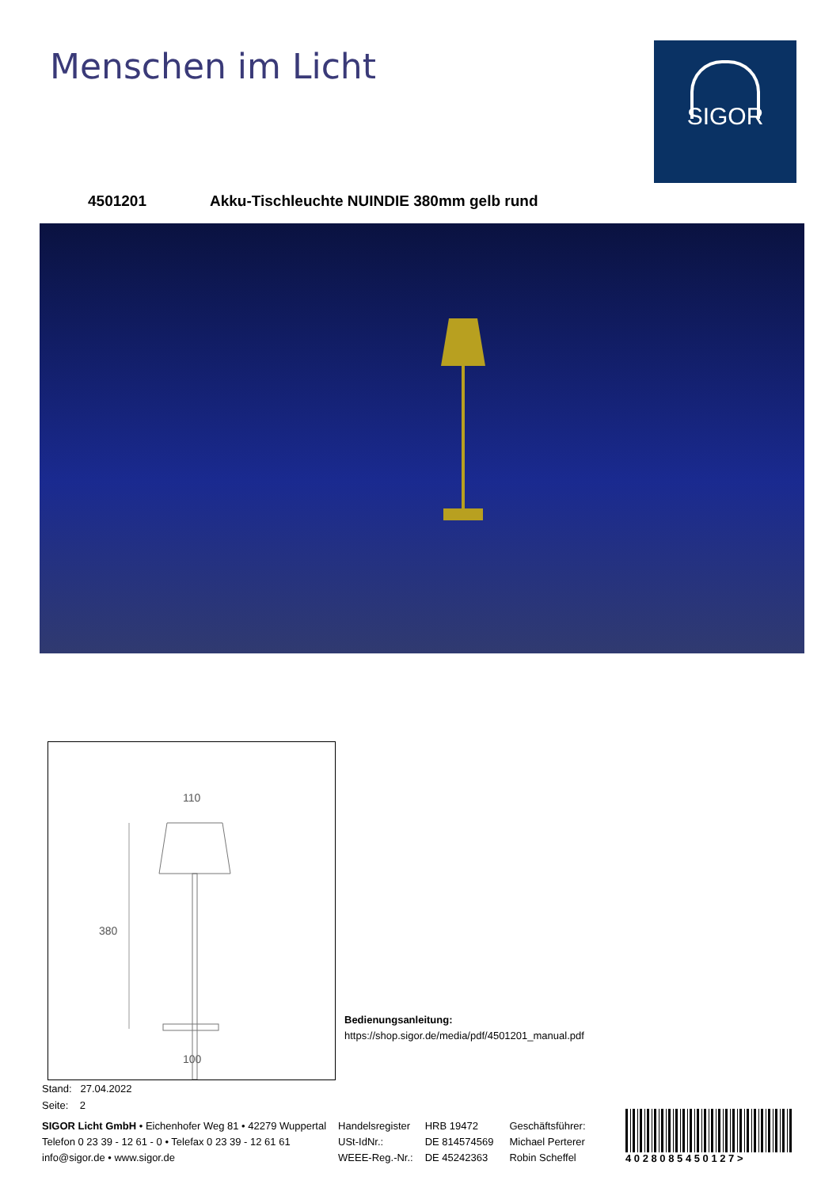Menschen im Licht SIGOR
4501201 Akku-Tischleuchte NUINDIE 380mm gelb rund
110
380
100
Bedienungsanleitung:
https://shop.sigor.de/media/pdf/4501201_manual.pdf
Stand: 27.04.2022
Seite: 2
SIGOR Licht GmbH • Eichenhofer Weg 81 • 42279 Wuppertal
Telefon 0 23 39 - 12 61 - 0 • Telefax 0 23 39 - 12 61 61
info@sigor.de • www.sigor.de
Handelsregister
USt-IdNr.:
WEEE-Reg.-Nr.:
HRB 19472
DE 814574569
DE 45242363
Geschäftsführer:
Michael Perterer
Robin Scheffel
4 0 2 8 0 8 5 4 5 0 1 2 7 >